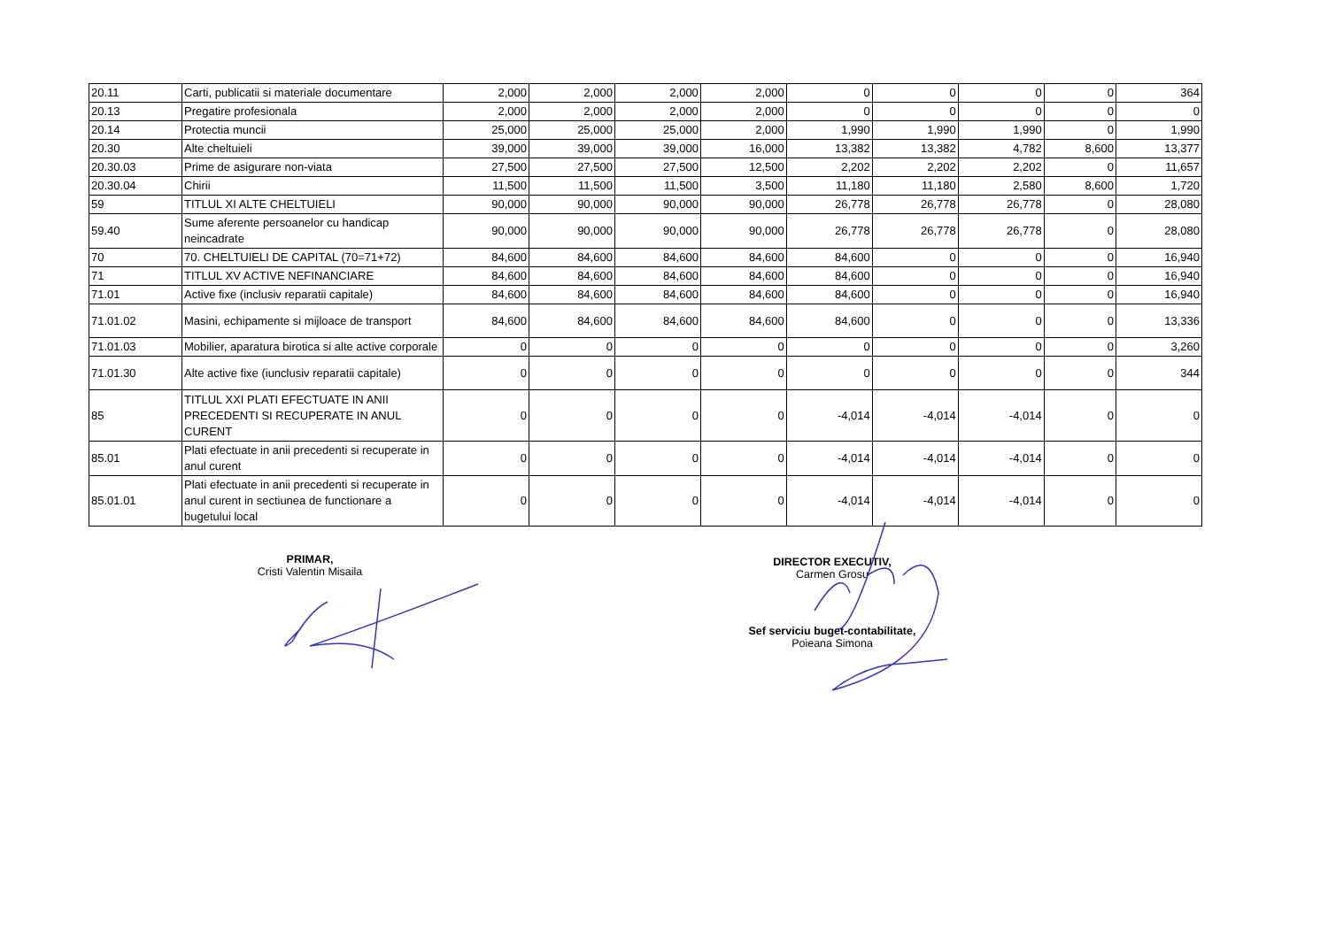| 20.11 | Carti, publicatii si materiale documentare | 2,000 | 2,000 | 2,000 | 2,000 | 0 | 0 | 0 | 0 | 364 |
| 20.13 | Pregatire profesionala | 2,000 | 2,000 | 2,000 | 2,000 | 0 | 0 | 0 | 0 | 0 |
| 20.14 | Protectia muncii | 25,000 | 25,000 | 25,000 | 2,000 | 1,990 | 1,990 | 1,990 | 0 | 1,990 |
| 20.30 | Alte cheltuieli | 39,000 | 39,000 | 39,000 | 16,000 | 13,382 | 13,382 | 4,782 | 8,600 | 13,377 |
| 20.30.03 | Prime de asigurare non-viata | 27,500 | 27,500 | 27,500 | 12,500 | 2,202 | 2,202 | 2,202 | 0 | 11,657 |
| 20.30.04 | Chirii | 11,500 | 11,500 | 11,500 | 3,500 | 11,180 | 11,180 | 2,580 | 8,600 | 1,720 |
| 59 | TITLUL XI ALTE CHELTUIELI | 90,000 | 90,000 | 90,000 | 90,000 | 26,778 | 26,778 | 26,778 | 0 | 28,080 |
| 59.40 | Sume aferente persoanelor cu handicap neincadrate | 90,000 | 90,000 | 90,000 | 90,000 | 26,778 | 26,778 | 26,778 | 0 | 28,080 |
| 70 | 70. CHELTUIELI DE CAPITAL (70=71+72) | 84,600 | 84,600 | 84,600 | 84,600 | 84,600 | 0 | 0 | 0 | 16,940 |
| 71 | TITLUL XV ACTIVE NEFINANCIARE | 84,600 | 84,600 | 84,600 | 84,600 | 84,600 | 0 | 0 | 0 | 16,940 |
| 71.01 | Active fixe (inclusiv reparatii capitale) | 84,600 | 84,600 | 84,600 | 84,600 | 84,600 | 0 | 0 | 0 | 16,940 |
| 71.01.02 | Masini, echipamente si mijloace de transport | 84,600 | 84,600 | 84,600 | 84,600 | 84,600 | 0 | 0 | 0 | 13,336 |
| 71.01.03 | Mobilier, aparatura birotica si alte active corporale | 0 | 0 | 0 | 0 | 0 | 0 | 0 | 0 | 3,260 |
| 71.01.30 | Alte active fixe (iunclusiv reparatii capitale) | 0 | 0 | 0 | 0 | 0 | 0 | 0 | 0 | 344 |
| 85 | TITLUL XXI PLATI EFECTUATE IN ANII PRECEDENTI SI RECUPERATE IN ANUL CURENT | 0 | 0 | 0 | 0 | -4,014 | -4,014 | -4,014 | 0 | 0 |
| 85.01 | Plati efectuate in anii precedenti si recuperate in anul curent | 0 | 0 | 0 | 0 | -4,014 | -4,014 | -4,014 | 0 | 0 |
| 85.01.01 | Plati efectuate in anii precedenti si recuperate in anul curent in sectiunea de functionare a bugetului local | 0 | 0 | 0 | 0 | -4,014 | -4,014 | -4,014 | 0 | 0 |
PRIMAR,
Cristi Valentin Misaila
DIRECTOR EXECUTIV,
Carmen Grosu
Sef serviciu buget-contabilitate,
Poieana Simona